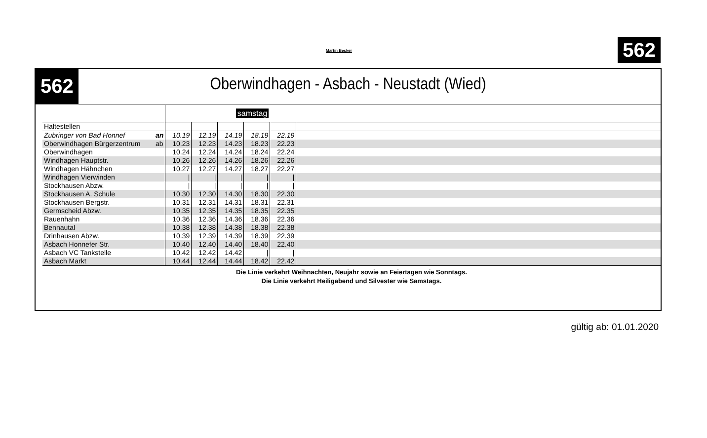Martin Becker 562
562
Oberwindhagen - Asbach - Neustadt (Wied)
| | | samstag | | | | | |
| Haltestellen | | | | | | | |
| Zubringer von Bad Honnef | an | 10.19 | 12.19 | 14.19 | 18.19 | 22.19 | |
| Oberwindhagen Bürgerzentrum | ab | 10.23 | 12.23 | 14.23 | 18.23 | 22.23 | |
| Oberwindhagen | | 10.24 | 12.24 | 14.24 | 18.24 | 22.24 | |
| Windhagen Hauptstr. | | 10.26 | 12.26 | 14.26 | 18.26 | 22.26 | |
| Windhagen Hähnchen | | 10.27 | 12.27 | 14.27 | 18.27 | 22.27 | |
| Windhagen Vierwinden | | / | / | / | / | / | |
| Stockhausen Abzw. | | / | / | / | / | / | |
| Stockhausen A. Schule | | 10.30 | 12.30 | 14.30 | 18.30 | 22.30 | |
| Stockhausen Bergstr. | | 10.31 | 12.31 | 14.31 | 18.31 | 22.31 | |
| Germscheid Abzw. | | 10.35 | 12.35 | 14.35 | 18.35 | 22.35 | |
| Rauenhahn | | 10.36 | 12.36 | 14.36 | 18.36 | 22.36 | |
| Bennautal | | 10.38 | 12.38 | 14.38 | 18.38 | 22.38 | |
| Drinhausen Abzw. | | 10.39 | 12.39 | 14.39 | 18.39 | 22.39 | |
| Asbach Honnefer Str. | | 10.40 | 12.40 | 14.40 | 18.40 | 22.40 | |
| Asbach VC Tankstelle | | 10.42 | 12.42 | 14.42 | / | / | |
| Asbach Markt | | 10.44 | 12.44 | 14.44 | 18.42 | 22.42 | |
Die Linie verkehrt Weihnachten, Neujahr sowie an Feiertagen wie Sonntags.
Die Linie verkehrt Heiligabend und Silvester wie Samstags.
gültig ab: 01.01.2020